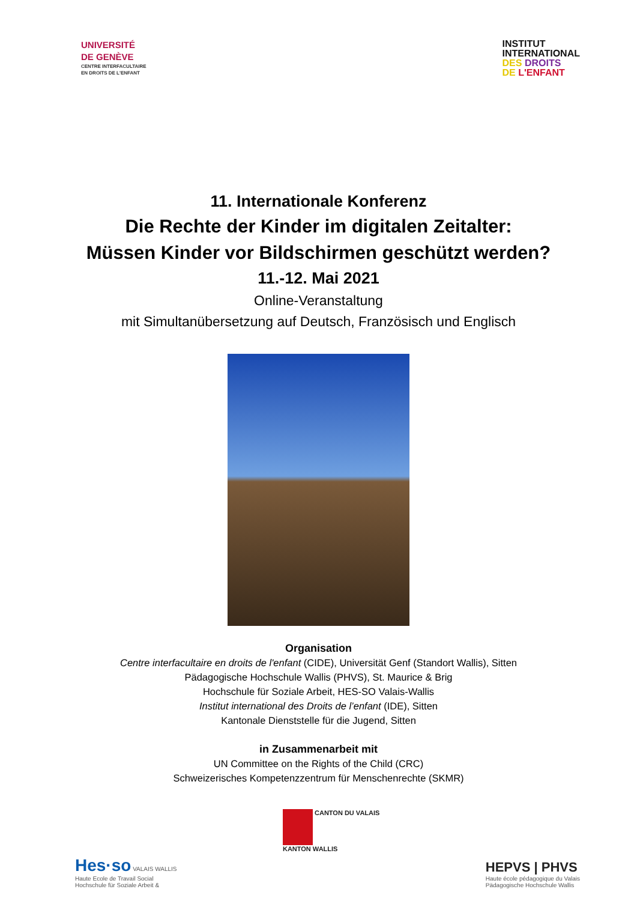UNIVERSITÉ
DE GENÈVE
CENTRE INTERFACULTAIRE
EN DROITS DE L'ENFANT
INSTITUT
INTERNATIONAL
DES DROITS
DE L'ENFANT
11. Internationale Konferenz
Die Rechte der Kinder im digitalen Zeitalter:
Müssen Kinder vor Bildschirmen geschützt werden?
11.-12. Mai 2021
Online-Veranstaltung
mit Simultanübersetzung auf Deutsch, Französisch und Englisch
Organisation
Centre interfacultaire en droits de l'enfant (CIDE), Universität Genf (Standort Wallis), Sitten
Pädagogische Hochschule Wallis (PHVS), St. Maurice & Brig
Hochschule für Soziale Arbeit, HES-SO Valais-Wallis
Institut international des Droits de l’enfant (IDE), Sitten
Kantonale Dienststelle für die Jugend, Sitten
in Zusammenarbeit mit
UN Committee on the Rights of the Child (CRC)
Schweizerisches Kompetenzzentrum für Menschenrechte (SKMR)
Hes·so VALAIS WALLIS
Haute Ecole de Travail Social
Hochschule für Soziale Arbeit &
CANTON DU VALAIS
KANTON WALLIS
HEPVS | PHVS
Haute école pédagogique du Valais
Pädagogische Hochschule Wallis